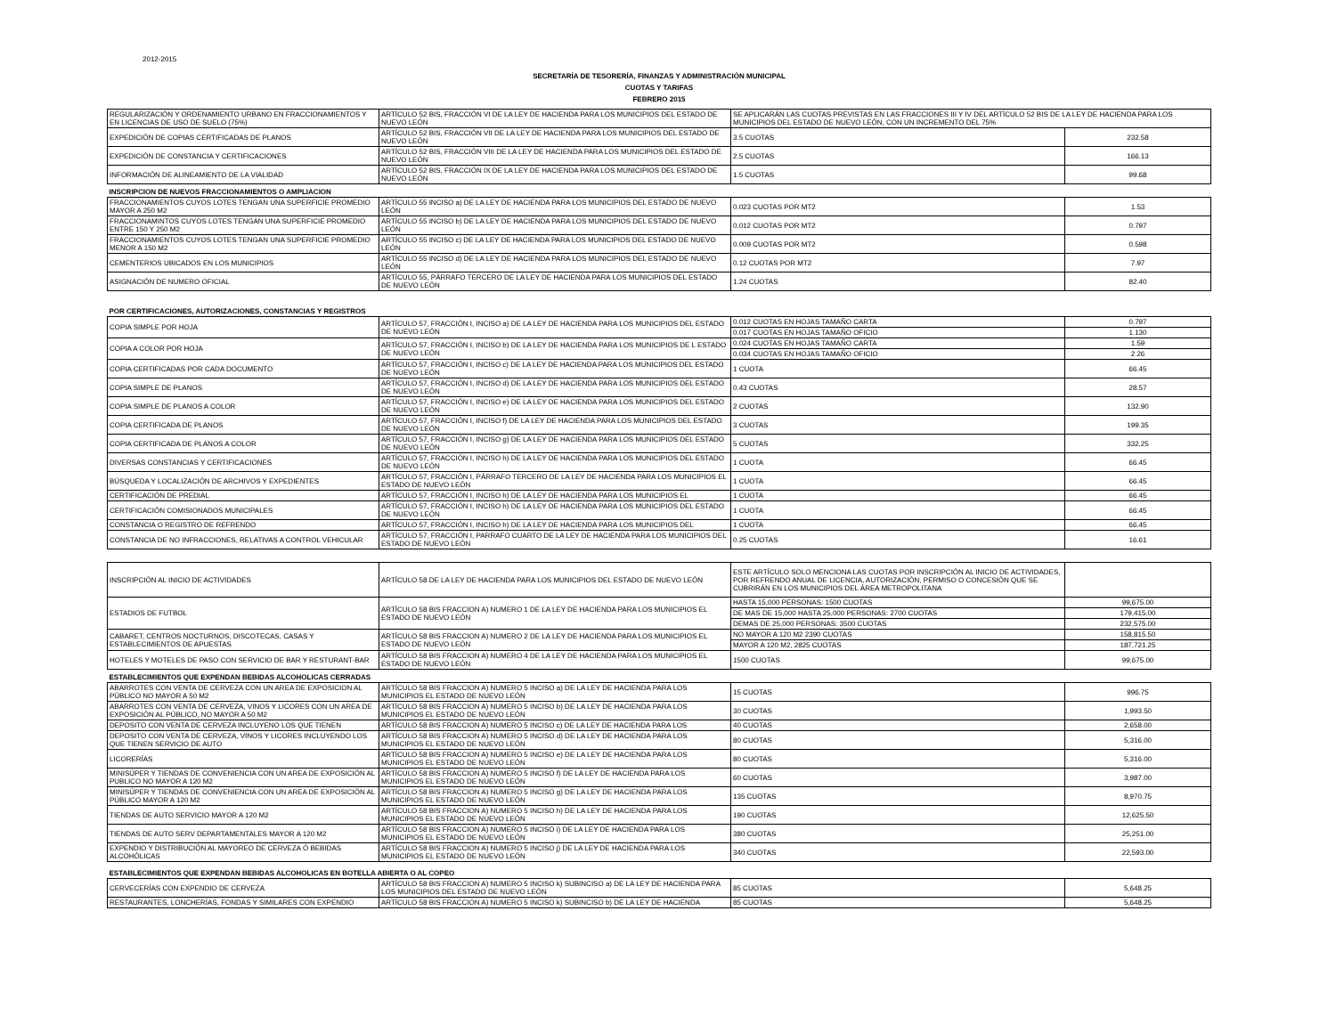2012-2015
SECRETARÍA DE TESORERÍA, FINANZAS Y ADMINISTRACIÓN MUNICIPAL
CUOTAS Y TARIFAS
FEBRERO 2015
| REGULARIZACIÓN Y ORDENAMIENTO URBANO EN FRACCIONAMIENTOS Y EN LICENCIAS DE USO DE SUELO (75%) | ARTÍCULO 52 BIS, FRACCIÓN VI DE LA LEY DE HACIENDA PARA LOS MUNICIPIOS DEL ESTADO DE NUEVO LEÓN | SE APLICARÁN LAS CUOTAS PREVISTAS EN LAS FRACCIONES III Y IV DEL ARTÍCULO 52 BIS DE LA LEY DE HACIENDA PARA LOS MUNICIPIOS DEL ESTADO DE NUEVO LEÓN, CON UN INCREMENTO DEL 75% | |
| EXPEDICIÓN DE COPIAS CERTIFICADAS DE PLANOS | ARTÍCULO 52 BIS, FRACCIÓN VII DE LA LEY DE HACIENDA PARA LOS MUNICIPIOS DEL ESTADO DE NUEVO LEÓN | 3.5 CUOTAS | 232.58 |
| EXPEDICIÓN DE CONSTANCIA Y CERTIFICACIONES | ARTÍCULO 52 BIS, FRACCIÓN VIII DE LA LEY DE HACIENDA PARA LOS MUNICIPIOS DEL ESTADO DE NUEVO LEÓN | 2.5 CUOTAS | 166.13 |
| INFORMACIÓN DE ALINEAMIENTO DE LA VIALIDAD | ARTÍCULO 52 BIS, FRACCIÓN IX DE LA LEY DE HACIENDA PARA LOS MUNICIPIOS DEL ESTADO DE NUEVO LEÓN | 1.5 CUOTAS | 99.68 |
| INSCRIPCION DE NUEVOS FRACCIONAMIENTOS O AMPLIACION | | | |
| FRACCIONAMIENTOS CUYOS LOTES TENGAN UNA SUPERFICIE PROMEDIO MAYOR A 250 M2 | ARTÍCULO 55 INCISO a) DE LA LEY DE HACIENDA PARA LOS MUNICIPIOS DEL ESTADO DE NUEVO LEÓN | 0.023 CUOTAS POR MT2 | 1.53 |
| FRACCIONAMINTOS CUYOS LOTES TENGAN UNA SUPERFICIE PROMEDIO ENTRE 150 Y 250 M2 | ARTÍCULO 55 INCISO b) DE LA LEY DE HACIENDA PARA LOS MUNICIPIOS DEL ESTADO DE NUEVO LEÓN | 0.012 CUOTAS POR MT2 | 0.797 |
| FRACCIONAMIENTOS CUYOS LOTES TENGAN UNA SUPERFICIE PROMEDIO MENOR A 150 M2 | ARTÍCULO 55 INCISO c) DE LA LEY DE HACIENDA PARA LOS MUNICIPIOS DEL ESTADO DE NUEVO LEÓN | 0.009 CUOTAS POR MT2 | 0.598 |
| CEMENTERIOS UBICADOS EN LOS MUNICIPIOS | ARTÍCULO 55 INCISO d) DE LA LEY DE HACIENDA PARA LOS MUNICIPIOS DEL ESTADO DE NUEVO LEÓN | 0.12 CUOTAS POR MT2 | 7.97 |
| ASIGNACIÓN DE NUMERO OFICIAL | ARTÍCULO 55, PÁRRAFO TERCERO DE LA LEY DE HACIENDA PARA LOS MUNICIPIOS DEL ESTADO DE NUEVO LEÓN | 1.24 CUOTAS | 82.40 |
| POR CERTIFICACIONES, AUTORIZACIONES, CONSTANCIAS Y REGISTROS | | | |
| COPIA SIMPLE POR HOJA | ARTÍCULO 57, FRACCIÓN I, INCISO a) DE LA LEY DE HACIENDA PARA LOS MUNICIPIOS DEL ESTADO DE NUEVO LEÓN | 0.012 CUOTAS EN HOJAS TAMAÑO CARTA | 0.797 |
| | | 0.017 CUOTAS EN HOJAS TAMAÑO OFICIO | 1.130 |
| COPIA A COLOR POR HOJA | ARTÍCULO 57, FRACCIÓN I, INCISO b) DE LA LEY DE HACIENDA PARA LOS MUNICIPIOS DE L ESTADO DE NUEVO LEÓN | 0.024 CUOTAS EN HOJAS TAMAÑO CARTA | 1.59 |
| | | 0.034 CUOTAS EN HOJAS TAMAÑO OFICIO | 2.26 |
| COPIA CERTIFICADAS POR CADA DOCUMENTO | ARTÍCULO 57, FRACCIÓN I, INCISO c) DE LA LEY DE HACIENDA PARA LOS MUNICIPIOS DEL ESTADO DE NUEVO LEÓN | 1 CUOTA | 66.45 |
| COPIA SIMPLE DE PLANOS | ARTÍCULO 57, FRACCIÓN I, INCISO d) DE LA LEY DE HACIENDA PARA LOS MUNICIPIOS DEL ESTADO DE NUEVO LEÓN | 0.43 CUOTAS | 28.57 |
| COPIA SIMPLE DE PLANOS A COLOR | ARTÍCULO 57, FRACCIÓN I, INCISO e) DE LA LEY DE HACIENDA PARA LOS MUNICIPIOS DEL ESTADO DE NUEVO LEÓN | 2 CUOTAS | 132.90 |
| COPIA CERTIFICADA DE PLANOS | ARTÍCULO 57, FRACCIÓN I, INCISO f) DE LA LEY DE HACIENDA PARA LOS MUNICIPIOS DEL ESTADO DE NUEVO LEÓN | 3 CUOTAS | 199.35 |
| COPIA CERTIFICADA DE PLANOS A COLOR | ARTÍCULO 57, FRACCIÓN I, INCISO g) DE LA LEY DE HACIENDA PARA LOS MUNICIPIOS DEL ESTADO DE NUEVO LEÓN | 5 CUOTAS | 332.25 |
| DIVERSAS CONSTANCIAS Y CERTIFICACIONES | ARTÍCULO 57, FRACCIÓN I, INCISO h) DE LA LEY DE HACIENDA PARA LOS MUNICIPIOS DEL ESTADO DE NUEVO LEÓN | 1 CUOTA | 66.45 |
| BÚSQUEDA Y LOCALIZACIÓN DE ARCHIVOS Y EXPEDIENTES | ARTÍCULO 57, FRACCIÓN I, PÁRRAFO TERCERO DE LA LEY DE HACIENDA PARA LOS MUNICIPIOS EL ESTADO DE NUEVO LEÓN | 1 CUOTA | 66.45 |
| CERTIFICACIÓN DE PREDIAL | ARTÍCULO 57, FRACCIÓN I, INCISO h) DE LA LEY DE HACIENDA PARA LOS MUNICIPIOS EL | 1 CUOTA | 66.45 |
| CERTIFICACIÓN COMISIONADOS MUNICIPALES | ARTÍCULO 57, FRACCIÓN I, INCISO h) DE LA LEY DE HACIENDA PARA LOS MUNICIPIOS DEL ESTADO DE NUEVO LEÓN | 1 CUOTA | 66.45 |
| CONSTANCIA O REGISTRO DE REFRENDO | ARTÍCULO 57, FRACCIÓN I, INCISO h) DE LA LEY DE HACIENDA PARA LOS MUNICIPIOS DEL | 1 CUOTA | 66.45 |
| CONSTANCIA DE NO INFRACCIONES, RELATIVAS A CONTROL VEHICULAR | ARTÍCULO 57, FRACCIÓN I, PARRAFO CUARTO DE LA LEY DE HACIENDA PARA LOS MUNICIPIOS DEL ESTADO DE NUEVO LEÓN | 0.25 CUOTAS | 16.61 |
| INSCRIPCIÓN AL INICIO DE ACTIVIDADES | ARTÍCULO 58 DE LA LEY DE HACIENDA PARA LOS MUNICIPIOS DEL ESTADO DE NUEVO LEÓN | ESTE ARTÍCULO SOLO MENCIONA LAS CUOTAS POR INSCRIPCIÓN AL INICIO DE ACTIVIDADES, POR REFRENDO ANUAL DE LICENCIA, AUTORIZACIÓN, PERMISO O CONCESIÓN QUE SE CUBRIRÁN EN LOS MUNICIPIOS DEL ÁREA METROPOLITANA | |
| ESTADIOS DE FUTBOL | ARTÍCULO 58 BIS FRACCION A) NUMERO 1 DE LA LEY DE HACIENDA PARA LOS MUNICIPIOS EL ESTADO DE NUEVO LEÓN | HASTA 15,000 PERSONAS: 1500 CUOTAS | 99,675.00 |
| | | DE MAS DE 15,000 HASTA 25,000 PERSONAS: 2700 CUOTAS | 179,415.00 |
| | | DEMAS DE 25,000 PERSONAS: 3500 CUOTAS | 232,575.00 |
| CABARET, CENTROS NOCTURNOS, DISCOTECAS, CASAS Y ESTABLECIMIENTOS DE APUESTAS | ARTÍCULO 58 BIS FRACCION A) NUMERO 2 DE LA LEY DE HACIENDA PARA LOS MUNICIPIOS EL ESTADO DE NUEVO LEÓN | NO MAYOR A 120 M2 2390 CUOTAS | 158,815.50 |
| | | MAYOR A 120 M2, 2825 CUOTAS | 187,721.25 |
| HOTELES Y MOTELES DE PASO CON SERVICIO DE BAR Y RESTURANT-BAR | ARTÍCULO 58 BIS FRACCION A) NUMERO 4 DE LA LEY DE HACIENDA PARA LOS MUNICIPIOS EL ESTADO DE NUEVO LEÓN | 1500 CUOTAS | 99,675.00 |
| ESTABLECIMIENTOS QUE EXPENDAN BEBIDAS ALCOHOLICAS CERRADAS | | | |
| ABARROTES CON VENTA DE CERVEZA CON UN AREA DE EXPOSICION AL PÚBLICO NO MAYOR A 50 M2 | ARTÍCULO 58 BIS FRACCION A) NUMERO 5 INCISO a) DE LA LEY DE HACIENDA PARA LOS MUNICIPIOS EL ESTADO DE NUEVO LEÓN | 15 CUOTAS | 996.75 |
| ABARROTES CON VENTA DE CERVEZA, VINOS Y LICORES CON UN AREA DE EXPOSICIÓN AL PÚBLICO, NO MAYOR A 50 M2 | ARTÍCULO 58 BIS FRACCION A) NUMERO 5 INCISO b) DE LA LEY DE HACIENDA PARA LOS MUNICIPIOS EL ESTADO DE NUEVO LEÓN | 30 CUOTAS | 1,993.50 |
| DEPOSITO CON VENTA DE CERVEZA INCLUYENO LOS QUE TIENEN | ARTÍCULO 58 BIS FRACCION A) NUMERO 5 INCISO c) DE LA LEY DE HACIENDA PARA LOS | 40 CUOTAS | 2,658.00 |
| DEPOSITO CON VENTA DE CERVEZA, VINOS Y LICORES INCLUYENDO LOS QUE TIENEN SERVICIO DE AUTO | ARTÍCULO 58 BIS FRACCION A) NUMERO 5 INCISO d) DE LA LEY DE HACIENDA PARA LOS MUNICIPIOS EL ESTADO DE NUEVO LEÓN | 80 CUOTAS | 5,316.00 |
| LICORERÍAS | ARTÍCULO 58 BIS FRACCION A) NUMERO 5 INCISO e) DE LA LEY DE HACIENDA PARA LOS MUNICIPIOS EL ESTADO DE NUEVO LEÓN | 80 CUOTAS | 5,316.00 |
| MINISÚPER Y TIENDAS DE CONVENIENCIA CON UN AREA DE EXPOSICIÓN AL PUBLICO NO MAYOR A 120 M2 | ARTÍCULO 58 BIS FRACCION A) NUMERO 5 INCISO f) DE LA LEY DE HACIENDA PARA LOS MUNICIPIOS EL ESTADO DE NUEVO LEÓN | 60 CUOTAS | 3,987.00 |
| MINISÚPER Y TIENDAS DE CONVENIENCIA CON UN AREA DE EXPOSICIÓN AL PÚBLICO MAYOR A 120 M2 | ARTÍCULO 58 BIS FRACCION A) NUMERO 5 INCISO g) DE LA LEY DE HACIENDA PARA LOS MUNICIPIOS EL ESTADO DE NUEVO LEÓN | 135 CUOTAS | 8,970.75 |
| TIENDAS DE AUTO SERVICIO MAYOR A 120 M2 | ARTÍCULO 58 BIS FRACCION A) NUMERO 5 INCISO h) DE LA LEY DE HACIENDA PARA LOS MUNICIPIOS EL ESTADO DE NUEVO LEÓN | 190 CUOTAS | 12,625.50 |
| TIENDAS DE AUTO SERV DEPARTAMENTALES MAYOR A 120 M2 | ARTÍCULO 58 BIS FRACCION A) NUMERO 5 INCISO i) DE LA LEY DE HACIENDA PARA LOS MUNICIPIOS EL ESTADO DE NUEVO LEÓN | 380 CUOTAS | 25,251.00 |
| EXPENDIO Y DISTRIBUCIÓN AL MAYOREO DE CERVEZA Ó BEBIDAS ALCOHÓLICAS | ARTÍCULO 58 BIS FRACCION A) NUMERO 5 INCISO j) DE LA LEY DE HACIENDA PARA LOS MUNICIPIOS EL ESTADO DE NUEVO LEÓN | 340 CUOTAS | 22,593.00 |
| ESTABLECIMIENTOS QUE EXPENDAN BEBIDAS ALCOHOLICAS EN BOTELLA ABIERTA O AL COPEO | | | |
| CERVECERÍAS CON EXPENDIO DE CERVEZA | ARTÍCULO 58 BIS FRACCION A) NUMERO 5 INCISO k) SUBINCISO a) DE LA LEY DE HACIENDA PARA LOS MUNICIPIOS DEL ESTADO DE NUEVO LEÓN | 85 CUOTAS | 5,648.25 |
| RESTAURANTES, LONCHERÍAS, FONDAS Y SIMILARES CON EXPENDIO | ARTÍCULO 58 BIS FRACCION A) NUMERO 5 INCISO k) SUBINCISO b) DE LA LEY DE HACIENDA | 85 CUOTAS | 5,648.25 |